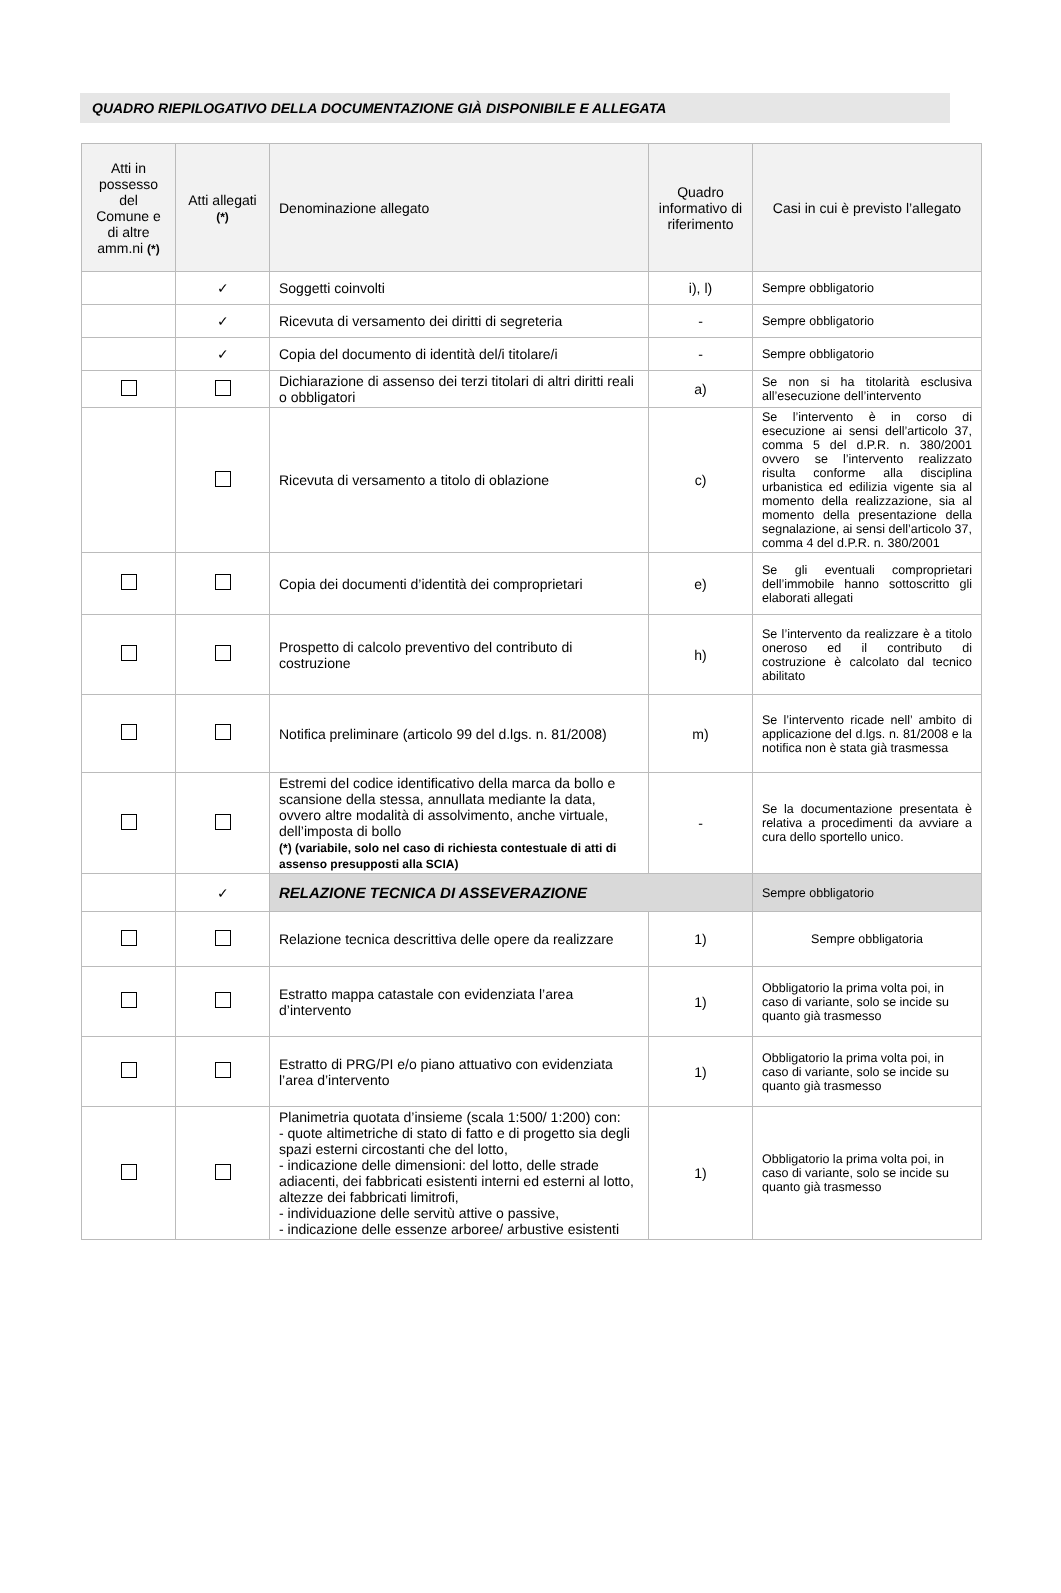QUADRO RIEPILOGATIVO DELLA DOCUMENTAZIONE GIÀ DISPONIBILE E ALLEGATA
| Atti in possesso del Comune e di altre amm.ni (*) | Atti allegati (*) | Denominazione allegato | Quadro informativo di riferimento | Casi in cui è previsto l’allegato |
| --- | --- | --- | --- | --- |
| | ✓ | Soggetti coinvolti | i), l) | Sempre obbligatorio |
| | ✓ | Ricevuta di versamento dei diritti di segreteria | - | Sempre obbligatorio |
| | ✓ | Copia del documento di identità del/i titolare/i | - | Sempre obbligatorio |
| | | Dichiarazione di assenso dei terzi titolari di altri diritti reali o obbligatori | a) | Se non si ha titolarità esclusiva all’esecuzione dell’intervento |
| | | Ricevuta di versamento a titolo di oblazione | c) | Se l’intervento è in corso di esecuzione ai sensi dell’articolo 37, comma 5 del d.P.R. n. 380/2001 ovvero se l’intervento realizzato risulta conforme alla disciplina urbanistica ed edilizia vigente sia al momento della realizzazione, sia al momento della presentazione della segnalazione, ai sensi dell’articolo 37, comma 4 del d.P.R. n. 380/2001 |
| | | Copia dei documenti d’identità dei comproprietari | e) | Se gli eventuali comproprietari dell’immobile hanno sottoscritto gli elaborati allegati |
| | | Prospetto di calcolo preventivo del contributo di costruzione | h) | Se l’intervento da realizzare è a titolo oneroso ed il contributo di costruzione è calcolato dal tecnico abilitato |
| | | Notifica preliminare (articolo 99 del d.lgs. n. 81/2008) | m) | Se l’intervento ricade nell’ ambito di applicazione del d.lgs. n. 81/2008 e la notifica non è stata già trasmessa |
| | | Estremi del codice identificativo della marca da bollo e scansione della stessa, annullata mediante la data, ovvero altre modalità di assolvimento, anche virtuale, dell’imposta di bollo (*) (variabile, solo nel caso di richiesta contestuale di atti di assenso presupposti alla SCIA) | - | Se la documentazione presentata è relativa a procedimenti da avviare a cura dello sportello unico. |
| | ✓ | RELAZIONE TECNICA DI ASSEVERAZIONE | | Sempre obbligatorio |
| | | Relazione tecnica descrittiva delle opere da realizzare | 1) | Sempre obbligatoria |
| | | Estratto mappa catastale con evidenziata l’area d’intervento | 1) | Obbligatorio la prima volta poi, in caso di variante, solo se incide su quanto già trasmesso |
| | | Estratto di PRG/PI e/o piano attuativo con evidenziata l’area d’intervento | 1) | Obbligatorio la prima volta poi, in caso di variante, solo se incide su quanto già trasmesso |
| | | Planimetria quotata d’insieme (scala 1:500/ 1:200) con: - quote altimetriche di stato di fatto e di progetto sia degli spazi esterni circostanti che del lotto, - indicazione delle dimensioni: del lotto, delle strade adiacenti, dei fabbricati esistenti interni ed esterni al lotto, altezze dei fabbricati limitrofi, - individuazione delle servitù attive o passive, - indicazione delle essenze arboree/ arbustive esistenti | 1) | Obbligatorio la prima volta poi, in caso di variante, solo se incide su quanto già trasmesso |